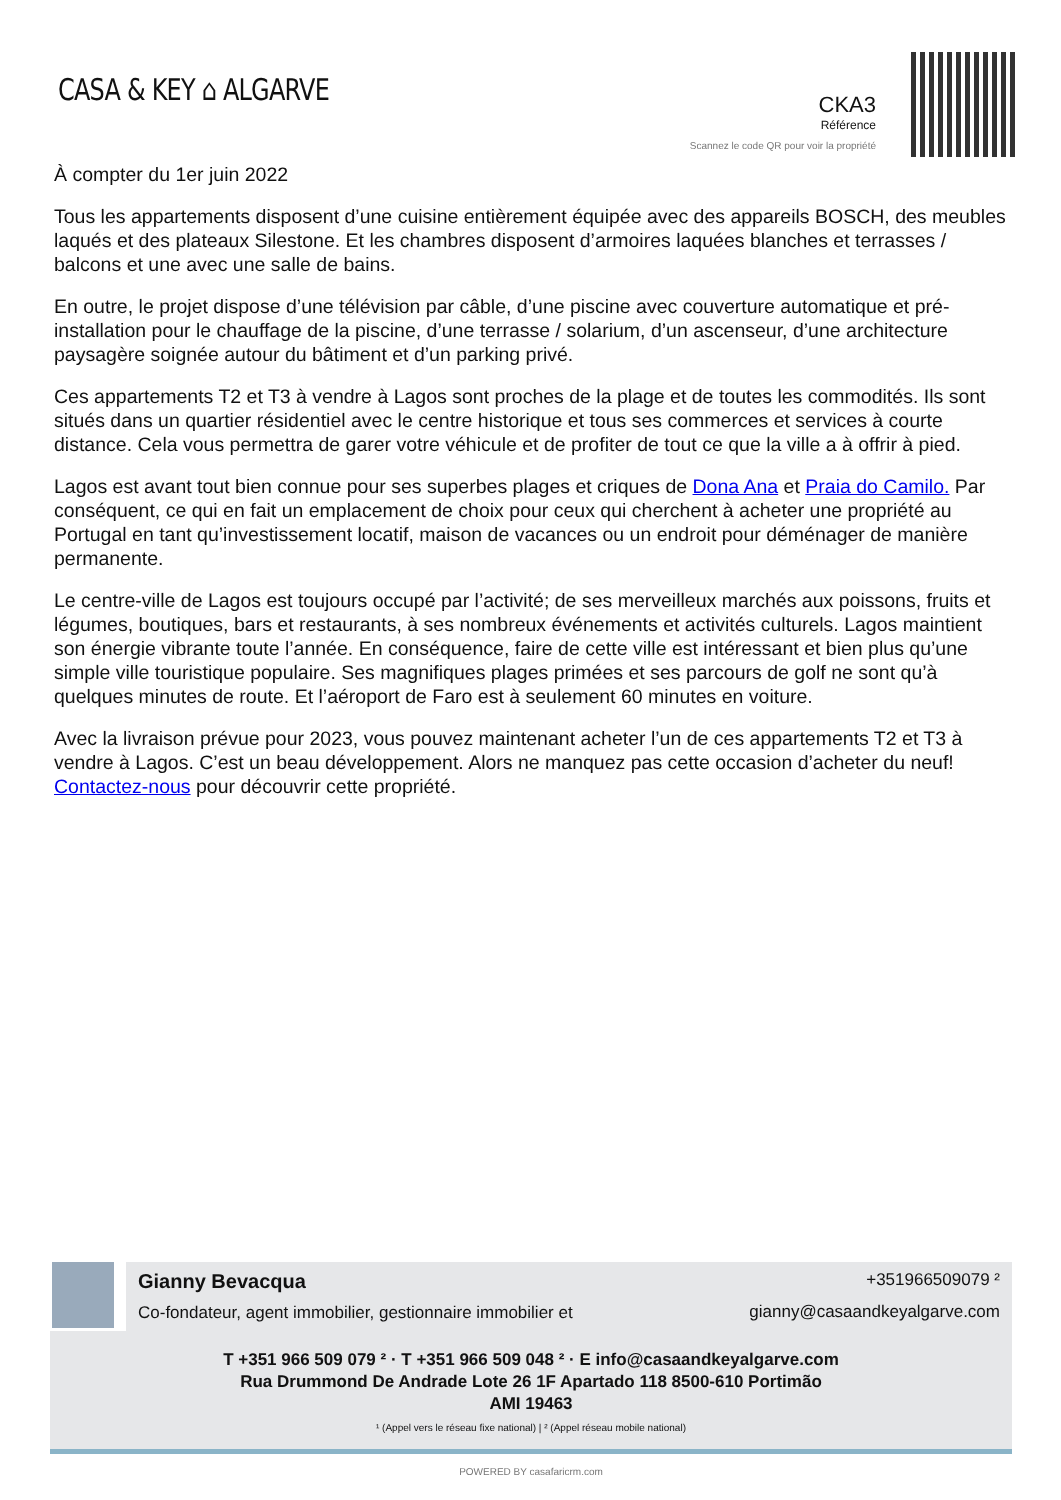CASA & KEY ⌂ ALGARVE
CKA3
Référence
Scannez le code QR pour voir la propriété
À compter du 1er juin 2022
Tous les appartements disposent d’une cuisine entièrement équipée avec des appareils BOSCH, des meubles laqués et des plateaux Silestone. Et les chambres disposent d’armoires laquées blanches et terrasses / balcons et une avec une salle de bains.
En outre, le projet dispose d’une télévision par câble, d’une piscine avec couverture automatique et pré-installation pour le chauffage de la piscine, d’une terrasse / solarium, d’un ascenseur, d’une architecture paysagère soignée autour du bâtiment et d’un parking privé.
Ces appartements T2 et T3 à vendre à Lagos sont proches de la plage et de toutes les commodités. Ils sont situés dans un quartier résidentiel avec le centre historique et tous ses commerces et services à courte distance. Cela vous permettra de garer votre véhicule et de profiter de tout ce que la ville a à offrir à pied.
Lagos est avant tout bien connue pour ses superbes plages et criques de Dona Ana et Praia do Camilo. Par conséquent, ce qui en fait un emplacement de choix pour ceux qui cherchent à acheter une propriété au Portugal en tant qu’investissement locatif, maison de vacances ou un endroit pour déménager de manière permanente.
Le centre-ville de Lagos est toujours occupé par l’activité; de ses merveilleux marchés aux poissons, fruits et légumes, boutiques, bars et restaurants, à ses nombreux événements et activités culturels. Lagos maintient son énergie vibrante toute l’année. En conséquence, faire de cette ville est intéressant et bien plus qu’une simple ville touristique populaire. Ses magnifiques plages primées et ses parcours de golf ne sont qu’à quelques minutes de route. Et l’aéroport de Faro est à seulement 60 minutes en voiture.
Avec la livraison prévue pour 2023, vous pouvez maintenant acheter l’un de ces appartements T2 et T3 à vendre à Lagos. C’est un beau développement. Alors ne manquez pas cette occasion d’acheter du neuf! Contactez-nous pour découvrir cette propriété.
Gianny Bevacqua
Co-fondateur, agent immobilier, gestionnaire immobilier et
+351966509079 ²
gianny@casaandkeyalgarve.com
T +351 966 509 079 ² · T +351 966 509 048 ² · E info@casaandkeyalgarve.com
Rua Drummond De Andrade Lote 26 1F Apartado 118 8500-610 Portimão
AMI 19463
¹ (Appel vers le réseau fixe national) | ² (Appel réseau mobile national)
POWERED BY casafaricrm.com